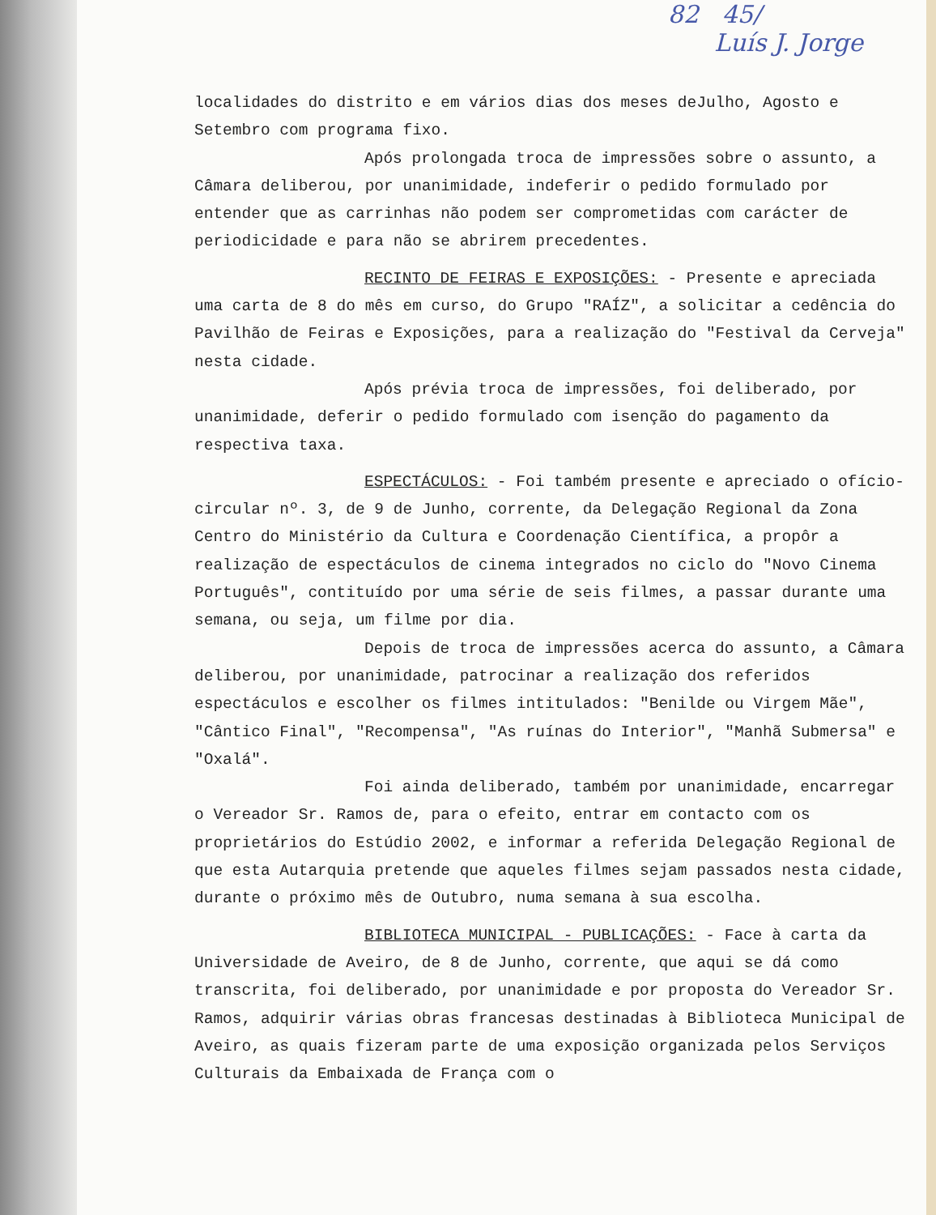82 45/
Luís J. Jorge
localidades do distrito e em vários dias dos meses deJulho, Agosto e Setembro com programa fixo.
Após prolongada troca de impressões sobre o assunto, a Câmara deliberou, por unanimidade, indeferir o pedido formulado por entender que as carrinhas não podem ser comprometidas com carácter de periodicidade e para não se abrirem precedentes.
RECINTO DE FEIRAS E EXPOSIÇÕES: - Presente e apreciada uma carta de 8 do mês em curso, do Grupo "RAÍZ", a solicitar a cedência do Pavilhão de Feiras e Exposições, para a realização do "Festival da Cerveja" nesta cidade.
Após prévia troca de impressões, foi deliberado, por unanimidade, deferir o pedido formulado com isenção do pagamento da respectiva taxa.
ESPECTÁCULOS: - Foi também presente e apreciado o ofício-circular nº. 3, de 9 de Junho, corrente, da Delegação Regional da Zona Centro do Ministério da Cultura e Coordenação Científica, a propôr a realização de espectáculos de cinema integrados no ciclo do "Novo Cinema Português", contituído por uma série de seis filmes, a passar durante uma semana, ou seja, um filme por dia.
Depois de troca de impressões acerca do assunto, a Câmara deliberou, por unanimidade, patrocinar a realização dos referidos espectáculos e escolher os filmes intitulados: "Benilde ou Virgem Mãe", "Cântico Final", "Recompensa", "As ruínas do Interior", "Manhã Submersa" e "Oxalá".
Foi ainda deliberado, também por unanimidade, encarregar o Vereador Sr. Ramos de, para o efeito, entrar em contacto com os proprietários do Estúdio 2002, e informar a referida Delegação Regional de que esta Autarquia pretende que aqueles filmes sejam passados nesta cidade, durante o próximo mês de Outubro, numa semana à sua escolha.
BIBLIOTECA MUNICIPAL - PUBLICAÇÕES: - Face à carta da Universidade de Aveiro, de 8 de Junho, corrente, que aqui se dá como transcrita, foi deliberado, por unanimidade e por proposta do Vereador Sr. Ramos, adquirir várias obras francesas destinadas à Biblioteca Municipal de Aveiro, as quais fizeram parte de uma exposição organizada pelos Serviços Culturais da Embaixada de França com o